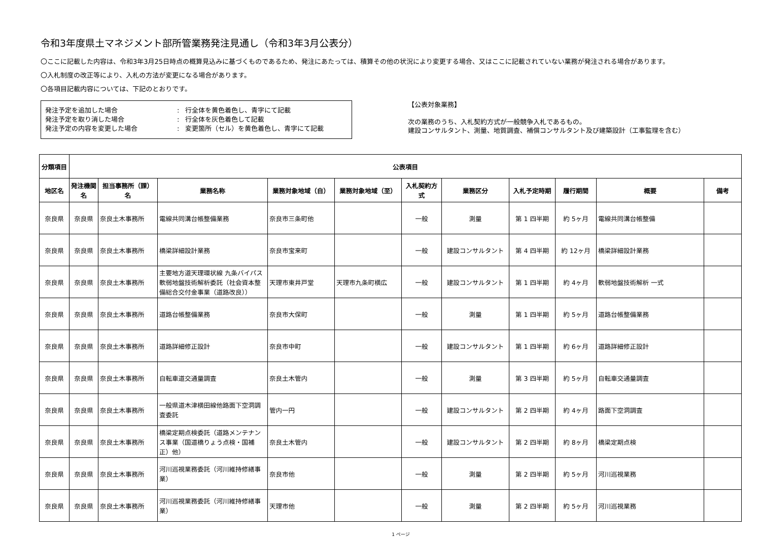令和3年度県土マネジメント部所管業務発注見通し（令和3年3月公表分）
〇ここに記載した内容は、令和3年3月25日時点の概算見込みに基づくものであるため、発注にあたっては、積算その他の状況により変更する場合、又はここに記載されていない業務が発注される場合があります。
〇入札制度の改正等により、入札の方法が変更になる場合があります。
〇各項目記載内容については、下記のとおりです。
発注予定を追加した場合: 行全体を黄色着色し、青字にて記載
発注予定を取り消した場合: 行全体を灰色着色して記載
発注予定の内容を変更した場合: 変更箇所（セル）を黄色着色し、青字にて記載
【公表対象業務】
次の業務のうち、入札契約方式が一般競争入札であるもの。
建設コンサルタント、測量、地質調査、補償コンサルタント及び建築設計（工事監理を含む）
| 分類項目 | 公表項目 | | | | | | | | | | |
| --- | --- | --- | --- | --- | --- | --- | --- | --- | --- | --- | --- |
| 地区名 | 発注機関名 | 担当事務所（課）名 | 業務名称 | 業務対象地域（自） | 業務対象地域（至） | 入札契約方式 | 業務区分 | 入札予定時期 | 履行期間 | 概要 | 備考 |
| 奈良県 | 奈良県 | 奈良土木事務所 | 電線共同溝台帳整備業務 | 奈良市三条町他 | | 一般 | 測量 | 第 1 四半期 | 約 5ヶ月 | 電線共同溝台帳整備 | |
| 奈良県 | 奈良県 | 奈良土木事務所 | 橋梁詳細設計業務 | 奈良市宝来町 | | 一般 | 建設コンサルタント | 第 4 四半期 | 約 12ヶ月 | 橋梁詳細設計業務 | |
| 奈良県 | 奈良県 | 奈良土木事務所 | 主要地方道天理環状線 九条バイパス 軟弱地盤技術解析委託（社会資本整備総合交付金事業（道路改良）） | 天理市東井戸堂 | 天理市九条町横広 | 一般 | 建設コンサルタント | 第 1 四半期 | 約 4ヶ月 | 軟弱地盤技術解析 一式 | |
| 奈良県 | 奈良県 | 奈良土木事務所 | 道路台帳整備業務 | 奈良市大保町 | | 一般 | 測量 | 第 1 四半期 | 約 5ヶ月 | 道路台帳整備業務 | |
| 奈良県 | 奈良県 | 奈良土木事務所 | 道路詳細修正設計 | 奈良市中町 | | 一般 | 建設コンサルタント | 第 1 四半期 | 約 6ヶ月 | 道路詳細修正設計 | |
| 奈良県 | 奈良県 | 奈良土木事務所 | 自転車道交通量調査 | 奈良土木管内 | | 一般 | 測量 | 第 3 四半期 | 約 5ヶ月 | 自転車交通量調査 | |
| 奈良県 | 奈良県 | 奈良土木事務所 | 一般県道木津横田線他路面下空洞調査委託 | 管内一円 | | 一般 | 建設コンサルタント | 第 2 四半期 | 約 4ヶ月 | 路面下空洞調査 | |
| 奈良県 | 奈良県 | 奈良土木事務所 | 橋梁定期点検委託（道路メンテナンス事業（国道橋りょう点検・国補正）他） | 奈良土木管内 | | 一般 | 建設コンサルタント | 第 2 四半期 | 約 8ヶ月 | 橋梁定期点検 | |
| 奈良県 | 奈良県 | 奈良土木事務所 | 河川巡視業務委託（河川維持修繕事業） | 奈良市他 | | 一般 | 測量 | 第 2 四半期 | 約 5ヶ月 | 河川巡視業務 | |
| 奈良県 | 奈良県 | 奈良土木事務所 | 河川巡視業務委託（河川維持修繕事業） | 天理市他 | | 一般 | 測量 | 第 2 四半期 | 約 5ヶ月 | 河川巡視業務 | |
1 ページ